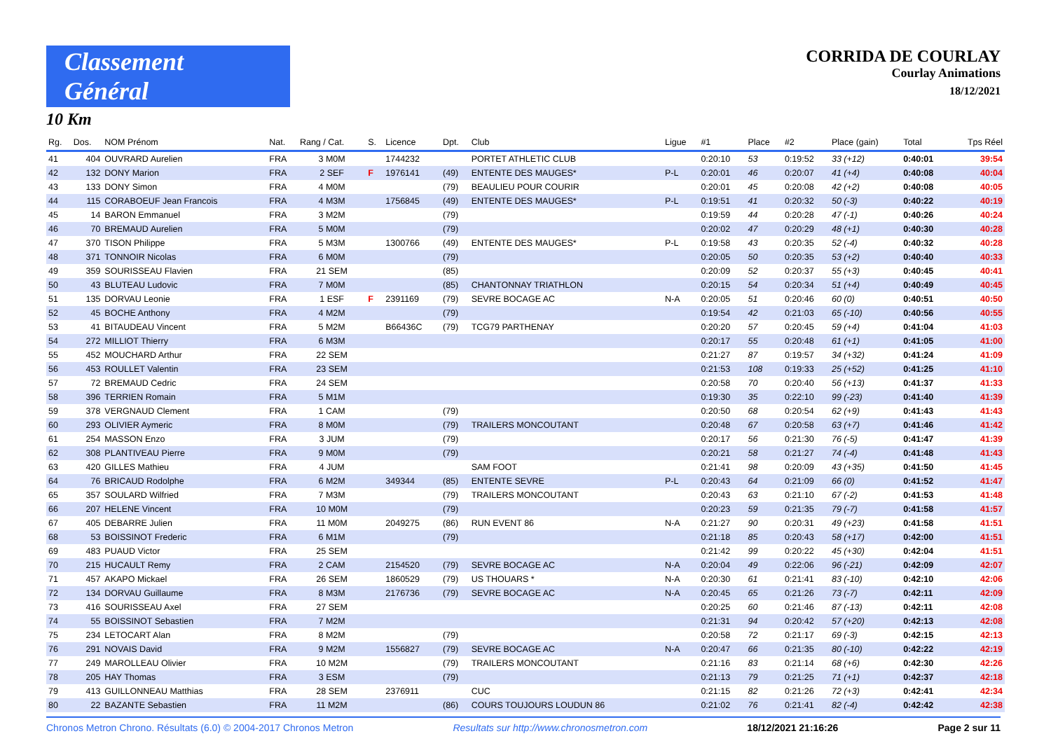Classement Général
10 Km
CORRIDA DE COURLAY
Courlay Animations
18/12/2021
| Rg. | Dos. | NOM Prénom | Nat. | Rang / Cat. | S. | Licence | Dpt. | Club | Ligue | #1 | Place | #2 | Place (gain) | Total | Tps Réel |
| --- | --- | --- | --- | --- | --- | --- | --- | --- | --- | --- | --- | --- | --- | --- | --- |
| 41 | 404 | OUVRARD Aurelien | FRA | 3 M0M | | 1744232 | | PORTET ATHLETIC CLUB | | 0:20:10 | 53 | 0:19:52 | 33 (+12) | 0:40:01 | 39:54 |
| 42 | 132 | DONY Marion | FRA | 2 SEF | F | 1976141 | (49) | ENTENTE DES MAUGES* | P-L | 0:20:01 | 46 | 0:20:07 | 41 (+4) | 0:40:08 | 40:04 |
| 43 | 133 | DONY Simon | FRA | 4 M0M | | | (79) | BEAULIEU POUR COURIR | | 0:20:01 | 45 | 0:20:08 | 42 (+2) | 0:40:08 | 40:05 |
| 44 | 115 | CORABOEUF Jean Francois | FRA | 4 M3M | | 1756845 | (49) | ENTENTE DES MAUGES* | P-L | 0:19:51 | 41 | 0:20:32 | 50 (-3) | 0:40:22 | 40:19 |
| 45 | 14 | BARON Emmanuel | FRA | 3 M2M | | | (79) | | | 0:19:59 | 44 | 0:20:28 | 47 (-1) | 0:40:26 | 40:24 |
| 46 | 70 | BREMAUD Aurelien | FRA | 5 M0M | | | (79) | | | 0:20:02 | 47 | 0:20:29 | 48 (+1) | 0:40:30 | 40:28 |
| 47 | 370 | TISON Philippe | FRA | 5 M3M | | 1300766 | (49) | ENTENTE DES MAUGES* | P-L | 0:19:58 | 43 | 0:20:35 | 52 (-4) | 0:40:32 | 40:28 |
| 48 | 371 | TONNOIR Nicolas | FRA | 6 M0M | | | (79) | | | 0:20:05 | 50 | 0:20:35 | 53 (+2) | 0:40:40 | 40:33 |
| 49 | 359 | SOURISSEAU Flavien | FRA | 21 SEM | | | (85) | | | 0:20:09 | 52 | 0:20:37 | 55 (+3) | 0:40:45 | 40:41 |
| 50 | 43 | BLUTEAU Ludovic | FRA | 7 M0M | | | (85) | CHANTONNAY TRIATHLON | | 0:20:15 | 54 | 0:20:34 | 51 (+4) | 0:40:49 | 40:45 |
| 51 | 135 | DORVAU Leonie | FRA | 1 ESF | F | 2391169 | (79) | SEVRE BOCAGE AC | N-A | 0:20:05 | 51 | 0:20:46 | 60 (0) | 0:40:51 | 40:50 |
| 52 | 45 | BOCHE Anthony | FRA | 4 M2M | | | (79) | | | 0:19:54 | 42 | 0:21:03 | 65 (-10) | 0:40:56 | 40:55 |
| 53 | 41 | BITAUDEAU Vincent | FRA | 5 M2M | | B66436C | (79) | TCG79 PARTHENAY | | 0:20:20 | 57 | 0:20:45 | 59 (+4) | 0:41:04 | 41:03 |
| 54 | 272 | MILLIOT Thierry | FRA | 6 M3M | | | | | | 0:20:17 | 55 | 0:20:48 | 61 (+1) | 0:41:05 | 41:00 |
| 55 | 452 | MOUCHARD Arthur | FRA | 22 SEM | | | | | | 0:21:27 | 87 | 0:19:57 | 34 (+32) | 0:41:24 | 41:09 |
| 56 | 453 | ROULLET Valentin | FRA | 23 SEM | | | | | | 0:21:53 | 108 | 0:19:33 | 25 (+52) | 0:41:25 | 41:10 |
| 57 | 72 | BREMAUD Cedric | FRA | 24 SEM | | | | | | 0:20:58 | 70 | 0:20:40 | 56 (+13) | 0:41:37 | 41:33 |
| 58 | 396 | TERRIEN Romain | FRA | 5 M1M | | | | | | 0:19:30 | 35 | 0:22:10 | 99 (-23) | 0:41:40 | 41:39 |
| 59 | 378 | VERGNAUD Clement | FRA | 1 CAM | | | (79) | | | 0:20:50 | 68 | 0:20:54 | 62 (+9) | 0:41:43 | 41:43 |
| 60 | 293 | OLIVIER Aymeric | FRA | 8 M0M | | | (79) | TRAILERS MONCOUTANT | | 0:20:48 | 67 | 0:20:58 | 63 (+7) | 0:41:46 | 41:42 |
| 61 | 254 | MASSON Enzo | FRA | 3 JUM | | | (79) | | | 0:20:17 | 56 | 0:21:30 | 76 (-5) | 0:41:47 | 41:39 |
| 62 | 308 | PLANTIVEAU Pierre | FRA | 9 M0M | | | (79) | | | 0:20:21 | 58 | 0:21:27 | 74 (-4) | 0:41:48 | 41:43 |
| 63 | 420 | GILLES Mathieu | FRA | 4 JUM | | | | SAM FOOT | | 0:21:41 | 98 | 0:20:09 | 43 (+35) | 0:41:50 | 41:45 |
| 64 | 76 | BRICAUD Rodolphe | FRA | 6 M2M | | 349344 | (85) | ENTENTE SEVRE | P-L | 0:20:43 | 64 | 0:21:09 | 66 (0) | 0:41:52 | 41:47 |
| 65 | 357 | SOULARD Wilfried | FRA | 7 M3M | | | (79) | TRAILERS MONCOUTANT | | 0:20:43 | 63 | 0:21:10 | 67 (-2) | 0:41:53 | 41:48 |
| 66 | 207 | HELENE Vincent | FRA | 10 M0M | | | (79) | | | 0:20:23 | 59 | 0:21:35 | 79 (-7) | 0:41:58 | 41:57 |
| 67 | 405 | DEBARRE Julien | FRA | 11 M0M | | 2049275 | (86) | RUN EVENT 86 | N-A | 0:21:27 | 90 | 0:20:31 | 49 (+23) | 0:41:58 | 41:51 |
| 68 | 53 | BOISSINOT Frederic | FRA | 6 M1M | | | (79) | | | 0:21:18 | 85 | 0:20:43 | 58 (+17) | 0:42:00 | 41:51 |
| 69 | 483 | PUAUD Victor | FRA | 25 SEM | | | | | | 0:21:42 | 99 | 0:20:22 | 45 (+30) | 0:42:04 | 41:51 |
| 70 | 215 | HUCAULT Remy | FRA | 2 CAM | | 2154520 | (79) | SEVRE BOCAGE AC | N-A | 0:20:04 | 49 | 0:22:06 | 96 (-21) | 0:42:09 | 42:07 |
| 71 | 457 | AKAPO Mickael | FRA | 26 SEM | | 1860529 | (79) | US THOUARS * | N-A | 0:20:30 | 61 | 0:21:41 | 83 (-10) | 0:42:10 | 42:06 |
| 72 | 134 | DORVAU Guillaume | FRA | 8 M3M | | 2176736 | (79) | SEVRE BOCAGE AC | N-A | 0:20:45 | 65 | 0:21:26 | 73 (-7) | 0:42:11 | 42:09 |
| 73 | 416 | SOURISSEAU Axel | FRA | 27 SEM | | | | | | 0:20:25 | 60 | 0:21:46 | 87 (-13) | 0:42:11 | 42:08 |
| 74 | 55 | BOISSINOT Sebastien | FRA | 7 M2M | | | | | | 0:21:31 | 94 | 0:20:42 | 57 (+20) | 0:42:13 | 42:08 |
| 75 | 234 | LETOCART Alan | FRA | 8 M2M | | | (79) | | | 0:20:58 | 72 | 0:21:17 | 69 (-3) | 0:42:15 | 42:13 |
| 76 | 291 | NOVAIS David | FRA | 9 M2M | | 1556827 | (79) | SEVRE BOCAGE AC | N-A | 0:20:47 | 66 | 0:21:35 | 80 (-10) | 0:42:22 | 42:19 |
| 77 | 249 | MAROLLEAU Olivier | FRA | 10 M2M | | | (79) | TRAILERS MONCOUTANT | | 0:21:16 | 83 | 0:21:14 | 68 (+6) | 0:42:30 | 42:26 |
| 78 | 205 | HAY Thomas | FRA | 3 ESM | | | (79) | | | 0:21:13 | 79 | 0:21:25 | 71 (+1) | 0:42:37 | 42:18 |
| 79 | 413 | GUILLONNEAU Matthias | FRA | 28 SEM | | 2376911 | | CUC | | 0:21:15 | 82 | 0:21:26 | 72 (+3) | 0:42:41 | 42:34 |
| 80 | 22 | BAZANTE Sebastien | FRA | 11 M2M | | | (86) | COURS TOUJOURS LOUDUN 86 | | 0:21:02 | 76 | 0:21:41 | 82 (-4) | 0:42:42 | 42:38 |
Chronos Metron Chrono. Résultats (6.0) © 2004-2017 Chronos Metron Resultats sur http://www.chronosmetron.com 18/12/2021 21:16:26 Page 2 sur 11